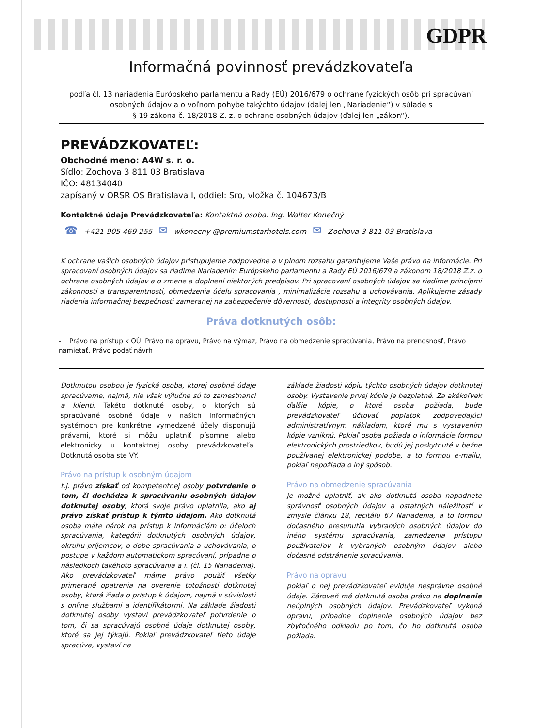GDPR
Informačná povinnosť prevádzkovateľa
podľa čl. 13 nariadenia Európskeho parlamentu a Rady (EÚ) 2016/679 o ochrane fyzických osôb pri spracúvaní osobných údajov a o voľnom pohybe takýchto údajov (ďalej len „Nariadenie“) v súlade s
§ 19 zákona č. 18/2018 Z. z. o ochrane osobných údajov (ďalej len „zákon“).
PREVÁDZKOVATEĽ:
Obchodné meno: A4W s. r. o.
Sídlo: Zochova 3 811 03 Bratislava
IČO: 48134040
zapísaný v ORSR OS Bratislava I, oddiel: Sro, vložka č. 104673/B
Kontaktné údaje Prevádzkovateľa: Kontaktná osoba: Ing. Walter Konečný
☎ +421 905 469 255 ✉ wkonecny @premiumstarhotels.com ✉ Zochova 3 811 03 Bratislava
K ochrane vašich osobných údajov pristupujeme zodpovedne a v plnom rozsahu garantujeme Vaše právo na informácie. Pri spracovaní osobných údajov sa riadime Nariadením Európskeho parlamentu a Rady EÚ 2016/679 a zákonom 18/2018 Z.z. o ochrane osobných údajov a o zmene a doplnení niektorých predpisov. Pri spracovaní osobných údajov sa riadime princípmi zákonnosti a transparentnosti, obmedzenia účelu spracovania , minimalizácie rozsahu a uchovávania. Aplikujeme zásady riadenia informačnej bezpečnosti zameranej na zabezpečenie dôvernosti, dostupnosti a integrity osobných údajov.
Práva dotknutých osôb:
- Právo na prístup k OÚ, Právo na opravu, Právo na výmaz, Právo na obmedzenie spracúvania, Právo na prenosnosť, Právo namietať, Právo podať návrh
Dotknutou osobou je fyzická osoba, ktorej osobné údaje spracúvame, najmä, nie však výlučne sú to zamestnanci a klienti. Takéto dotknuté osoby, o ktorých sú spracúvané osobné údaje v našich informačných systémoch pre konkrétne vymedzené účely disponujú právami, ktoré si môžu uplatniť písomne alebo elektronicky u kontaktnej osoby prevádzkovateľa. Dotknutá osoba ste VY.
Právo na prístup k osobným údajom
t.j. právo získať od kompetentnej osoby potvrdenie o tom, či dochádza k spracúvaniu osobných údajov dotknutej osoby, ktorá svoje právo uplatnila, ako aj právo získať prístup k týmto údajom. Ako dotknutá osoba máte nárok na prístup k informáciám o: účeloch spracúvania, kategórii dotknutých osobných údajov, okruhu príjemcov, o dobe spracúvania a uchovávania, o postupe v každom automatickom spracúvaní, prípadne o následkoch takéhoto spracúvania a i. (čl. 15 Nariadenia). Ako prevádzkovateľ máme právo použiť všetky primerané opatrenia na overenie totožnosti dotknutej osoby, ktorá žiada o prístup k údajom, najmä v súvislosti s online službami a identifikátormi. Na základe žiadosti dotknutej osoby vystaví prevádzkovateľ potvrdenie o tom, či sa spracúvajú osobné údaje dotknutej osoby, ktoré sa jej týkajú. Pokiaľ prevádzkovateľ tieto údaje spracúva, vystaví na
základe žiadosti kópiu týchto osobných údajov dotknutej osoby. Vystavenie prvej kópie je bezplatné. Za akékoľvek ďalšie kópie, o ktoré osoba požiada, bude prevádzkovateľ účtovať poplatok zodpovedajúci administratívnym nákladom, ktoré mu s vystavením kópie vzniknú. Pokiaľ osoba požiada o informácie formou elektronických prostriedkov, budú jej poskytnuté v bežne používanej elektronickej podobe, a to formou e-mailu, pokiaľ nepožiada o iný spôsob.
Právo na obmedzenie spracúvania
je možné uplatniť, ak ako dotknutá osoba napadnete správnosť osobných údajov a ostatných náležitostí v zmysle článku 18, recitálu 67 Nariadenia, a to formou dočasného presunutia vybraných osobných údajov do iného systému spracúvania, zamedzenia prístupu používateľov k vybraných osobným údajov alebo dočasné odstránenie spracúvania.
Právo na opravu
pokiaľ o nej prevádzkovateľ eviduje nesprávne osobné údaje. Zároveň má dotknutá osoba právo na doplnenie neúplných osobných údajov. Prevádzkovateľ vykoná opravu, prípadne doplnenie osobných údajov bez zbytočného odkladu po tom, čo ho dotknutá osoba požiada.